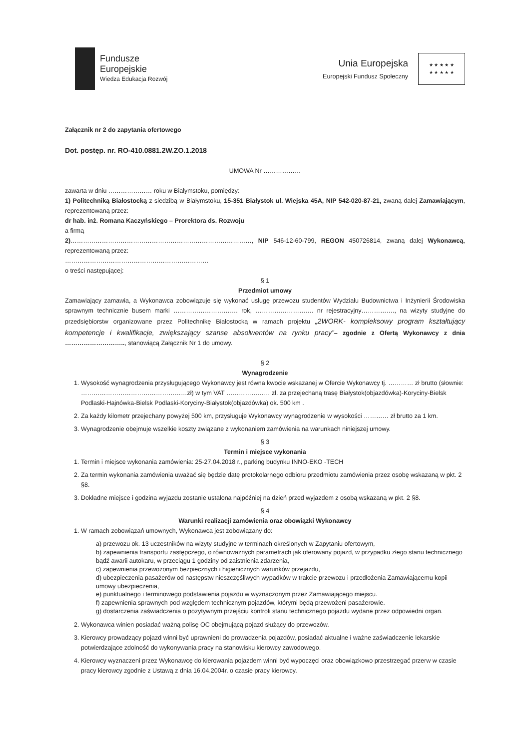Fundusze
Europejskie
Wiedza Edukacja Rozwój
Unia Europejska
Europejski Fundusz Społeczny
★ ★ ★ ★ ★
★ ★ ★ ★ ★
Załącznik nr 2 do zapytania ofertowego
Dot. postęp. nr. RO-410.0881.2W.ZO.1.2018
UMOWA Nr ………………
zawarta w dniu ………………… roku w Białymstoku, pomiędzy:
1) Politechniką Białostocką z siedzibą w Białymstoku, 15-351 Białystok ul. Wiejska 45A, NIP 542-020-87-21, zwaną dalej Zamawiającym, reprezentowaną przez:
dr hab. inż. Romana Kaczyńskiego – Prorektora ds. Rozwoju
a firmą
2)……………………………………………………………………………, NIP 546-12-60-799, REGON 450726814, zwaną dalej Wykonawcą, reprezentowaną przez:
……………………………………………………………
o treści następującej:
§ 1
Przedmiot umowy
Zamawiający zamawia, a Wykonawca zobowiązuje się wykonać usługę przewozu studentów Wydziału Budownictwa i Inżynierii Środowiska sprawnym technicznie busem marki …………………………. rok, ………………………. nr rejestracyjny……………., na wizyty studyjne do przedsiębiorstw organizowane przez Politechnikę Białostocką w ramach projektu „2WORK- kompleksowy program kształtujący kompetencje i kwalifikacje, zwiększający szanse absolwentów na rynku pracy”– zgodnie z Ofertą Wykonawcy z dnia ……………………….., stanowiącą Załącznik Nr 1 do umowy.
§ 2
Wynagrodzenie
1. Wysokość wynagrodzenia przysługującego Wykonawcy jest równa kwocie wskazanej w Ofercie Wykonawcy tj. ………… zł brutto (słownie: ……………………………………………zł) w tym VAT ………………… zł. za przejechaną trasę Białystok(objazdówka)-Koryciny-Bielsk Podlaski-Hajnówka-Bielsk Podlaski-Koryciny-Białystok(objazdówka) ok. 500 km .
2. Za każdy kilometr przejechany powyżej 500 km, przysługuje Wykonawcy wynagrodzenie w wysokości ………… zł brutto za 1 km.
3. Wynagrodzenie obejmuje wszelkie koszty związane z wykonaniem zamówienia na warunkach niniejszej umowy.
§ 3
Termin i miejsce wykonania
1. Termin i miejsce wykonania zamówienia: 25-27.04.2018 r., parking budynku INNO-EKO -TECH
2. Za termin wykonania zamówienia uważać się będzie datę protokolarnego odbioru przedmiotu zamówienia przez osobę wskazaną w pkt. 2 §8.
3. Dokładne miejsce i godzina wyjazdu zostanie ustalona najpóźniej na dzień przed wyjazdem z osobą wskazaną w pkt. 2 §8.
§ 4
Warunki realizacji zamówienia oraz obowiązki Wykonawcy
1. W ramach zobowiązań umownych, Wykonawca jest zobowiązany do:
a) przewozu ok. 13 uczestników na wizyty studyjne w terminach określonych w Zapytaniu ofertowym,
b) zapewnienia transportu zastępczego, o równoważnych parametrach jak oferowany pojazd, w przypadku złego stanu technicznego bądź awarii autokaru, w przeciągu 1 godziny od zaistnienia zdarzenia,
c) zapewnienia przewożonym bezpiecznych i higienicznych warunków przejazdu,
d) ubezpieczenia pasażerów od następstw nieszczęśliwych wypadków w trakcie przewozu i przedłożenia Zamawiającemu kopii umowy ubezpieczenia,
e) punktualnego i terminowego podstawienia pojazdu w wyznaczonym przez Zamawiającego miejscu.
f) zapewnienia sprawnych pod względem technicznym pojazdów, którymi będą przewożeni pasażerowie.
g) dostarczenia zaświadczenia o pozytywnym przejściu kontroli stanu technicznego pojazdu wydane przez odpowiedni organ.
2. Wykonawca winien posiadać ważną polisę OC obejmującą pojazd służący do przewozów.
3. Kierowcy prowadzący pojazd winni być uprawnieni do prowadzenia pojazdów, posiadać aktualne i ważne zaświadczenie lekarskie potwierdzające zdolność do wykonywania pracy na stanowisku kierowcy zawodowego.
4. Kierowcy wyznaczeni przez Wykonawcę do kierowania pojazdem winni być wypoczęci oraz obowiązkowo przestrzegać przerw w czasie pracy kierowcy zgodnie z Ustawą z dnia 16.04.2004r. o czasie pracy kierowcy.